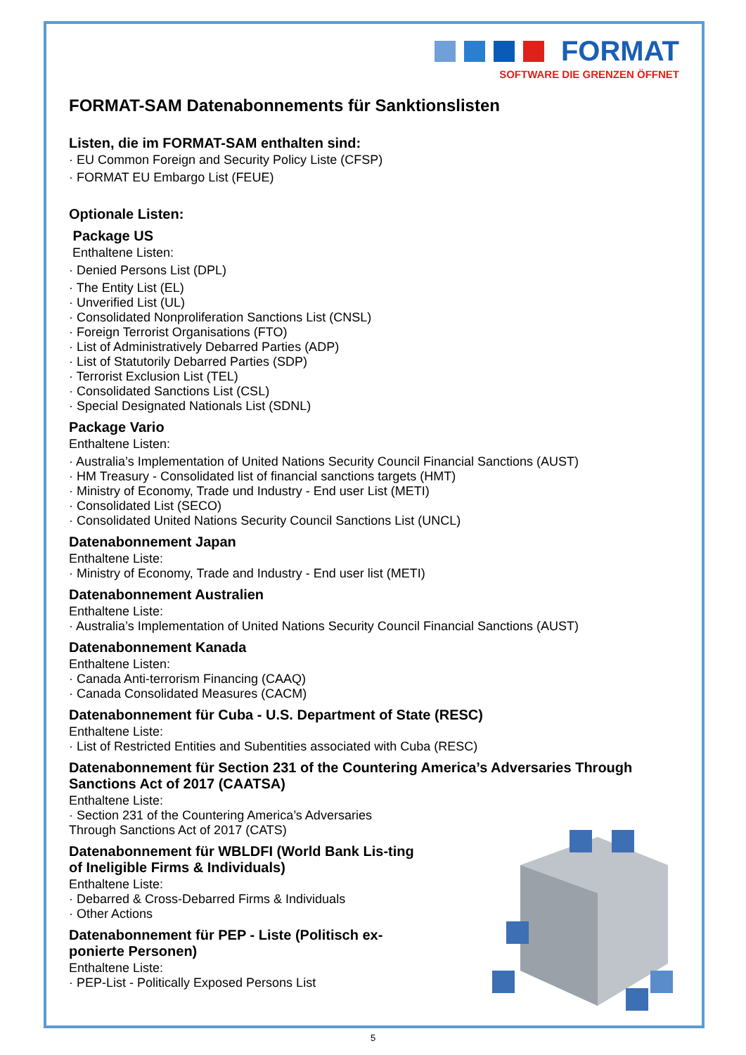FORMAT
SOFTWARE DIE GRENZEN ÖFFNET
FORMAT-SAM Datenabonnements für Sanktionslisten
Listen, die im FORMAT-SAM enthalten sind:
· EU Common Foreign and Security Policy Liste (CFSP)
· FORMAT EU Embargo List (FEUE)
Optionale Listen:
Package US
Enthaltene Listen:
· Denied Persons List (DPL)
· The Entity List (EL)
· Unverified List (UL)
· Consolidated Nonproliferation Sanctions List (CNSL)
· Foreign Terrorist Organisations (FTO)
· List of Administratively Debarred Parties (ADP)
· List of Statutorily Debarred Parties (SDP)
· Terrorist Exclusion List (TEL)
· Consolidated Sanctions List (CSL)
· Special Designated Nationals List (SDNL)
Package Vario
Enthaltene Listen:
· Australia’s Implementation of United Nations Security Council Financial Sanctions (AUST)
· HM Treasury - Consolidated list of financial sanctions targets (HMT)
· Ministry of Economy, Trade und Industry - End user List (METI)
· Consolidated List (SECO)
· Consolidated United Nations Security Council Sanctions List (UNCL)
Datenabonnement Japan
Enthaltene Liste:
· Ministry of Economy, Trade and Industry - End user list (METI)
Datenabonnement Australien
Enthaltene Liste:
· Australia’s Implementation of United Nations Security Council Financial Sanctions (AUST)
Datenabonnement Kanada
Enthaltene Listen:
· Canada Anti-terrorism Financing (CAAQ)
· Canada Consolidated Measures (CACM)
Datenabonnement für Cuba - U.S. Department of State (RESC)
Enthaltene Liste:
· List of Restricted Entities and Subentities associated with Cuba (RESC)
Datenabonnement für Section 231 of the Countering America’s Adversaries Through Sanctions Act of 2017 (CAATSA)
Enthaltene Liste:
· Section 231 of the Countering America’s Adversaries
Through Sanctions Act of 2017 (CATS)
Datenabonnement für WBLDFI (World Bank Lis-ting of Ineligible Firms & Individuals)
Enthaltene Liste:
· Debarred & Cross-Debarred Firms & Individuals
· Other Actions
Datenabonnement für PEP - Liste (Politisch ex-ponierte Personen)
Enthaltene Liste:
· PEP-List - Politically Exposed Persons List
5